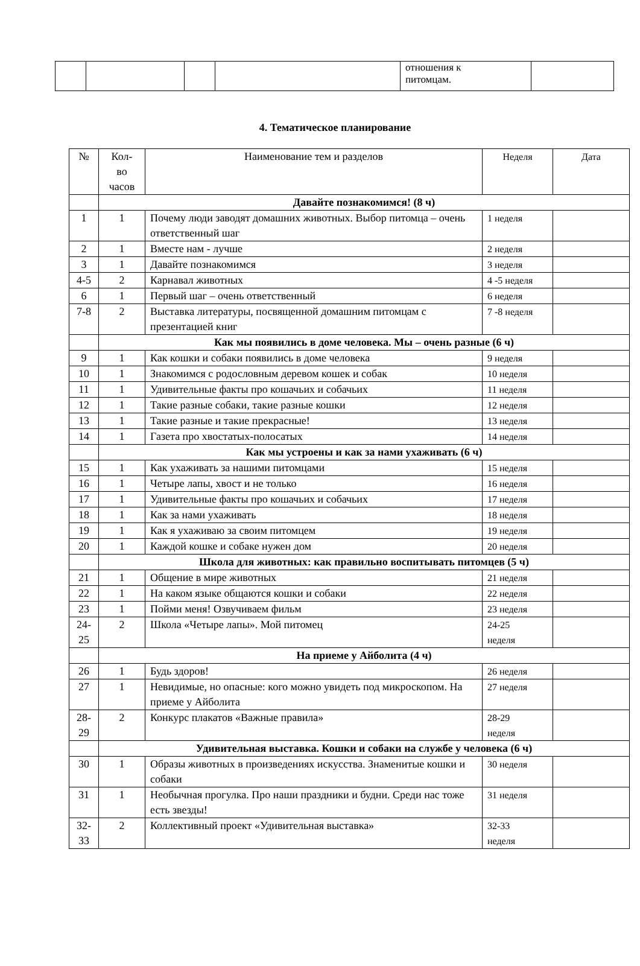| | | | | отношения к питомцам. | |
4. Тематическое планирование
| № | Кол- во часов | Наименование тем и разделов | Неделя | Дата |
| | Давайте познакомимся! (8 ч) | | | |
| 1 | 1 | Почему люди заводят домашних животных. Выбор питомца – очень ответственный шаг | 1 неделя | |
| 2 | 1 | Вместе нам - лучше | 2 неделя | |
| 3 | 1 | Давайте познакомимся | 3 неделя | |
| 4-5 | 2 | Карнавал животных | 4 -5 неделя | |
| 6 | 1 | Первый шаг – очень ответственный | 6 неделя | |
| 7-8 | 2 | Выставка литературы, посвященной домашним питомцам с презентацией книг | 7 -8 неделя | |
| | Как мы появились в доме человека. Мы – очень разные (6 ч) | | | |
| 9 | 1 | Как кошки и собаки появились в доме человека | 9 неделя | |
| 10 | 1 | Знакомимся с родословным деревом кошек и собак | 10 неделя | |
| 11 | 1 | Удивительные факты про кошачьих и собачьих | 11 неделя | |
| 12 | 1 | Такие разные собаки, такие разные кошки | 12 неделя | |
| 13 | 1 | Такие разные и такие прекрасные! | 13 неделя | |
| 14 | 1 | Газета про хвостатых-полосатых | 14 неделя | |
| | Как мы устроены и как за нами ухаживать (6 ч) | | | |
| 15 | 1 | Как ухаживать за нашими питомцами | 15 неделя | |
| 16 | 1 | Четыре лапы, хвост и не только | 16 неделя | |
| 17 | 1 | Удивительные факты про кошачьих и собачьих | 17 неделя | |
| 18 | 1 | Как за нами ухаживать | 18 неделя | |
| 19 | 1 | Как я ухаживаю за своим питомцем | 19 неделя | |
| 20 | 1 | Каждой кошке и собаке нужен дом | 20 неделя | |
| | Школа для животных: как правильно воспитывать питомцев (5 ч) | | | |
| 21 | 1 | Общение в мире животных | 21 неделя | |
| 22 | 1 | На каком языке общаются кошки и собаки | 22 неделя | |
| 23 | 1 | Пойми меня! Озвучиваем фильм | 23 неделя | |
| 24- 25 | 2 | Школа «Четыре лапы». Мой питомец | 24-25 неделя | |
| | На приеме у Айболита (4 ч) | | | |
| 26 | 1 | Будь здоров! | 26 неделя | |
| 27 | 1 | Невидимые, но опасные: кого можно увидеть под микроскопом. На приеме у Айболита | 27 неделя | |
| 28- 29 | 2 | Конкурс плакатов «Важные правила» | 28-29 неделя | |
| | Удивительная выставка. Кошки и собаки на службе у человека (6 ч) | | | |
| 30 | 1 | Образы животных в произведениях искусства. Знаменитые кошки и собаки | 30 неделя | |
| 31 | 1 | Необычная прогулка. Про наши праздники и будни. Среди нас тоже есть звезды! | 31 неделя | |
| 32- 33 | 2 | Коллективный проект «Удивительная выставка» | 32-33 неделя | |